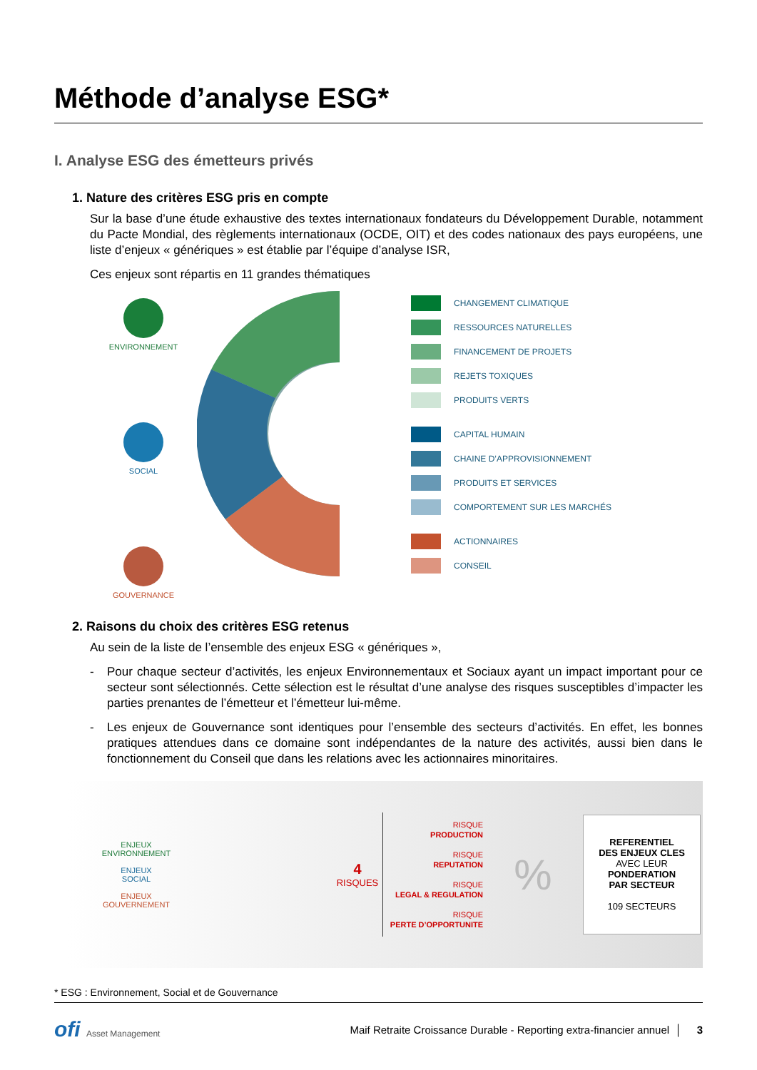Méthode d’analyse ESG*
I. Analyse ESG des émetteurs privés
1. Nature des critères ESG pris en compte
Sur la base d’une étude exhaustive des textes internationaux fondateurs du Développement Durable, notamment du Pacte Mondial, des règlements internationaux (OCDE, OIT) et des codes nationaux des pays européens, une liste d’enjeux « génériques » est établie par l’équipe d’analyse ISR,
Ces enjeux sont répartis en 11 grandes thématiques
ENVIRONNEMENT
SOCIAL
GOUVERNANCE
CHANGEMENT CLIMATIQUE
RESSOURCES NATURELLES
FINANCEMENT DE PROJETS
REJETS TOXIQUES
PRODUITS VERTS
CAPITAL HUMAIN
CHAINE D’APPROVISIONNEMENT
PRODUITS ET SERVICES
COMPORTEMENT SUR LES MARCHÉS
ACTIONNAIRES
CONSEIL
2. Raisons du choix des critères ESG retenus
Au sein de la liste de l’ensemble des enjeux ESG « génériques »,
- Pour chaque secteur d’activités, les enjeux Environnementaux et Sociaux ayant un impact important pour ce secteur sont sélectionnés. Cette sélection est le résultat d’une analyse des risques susceptibles d’impacter les parties prenantes de l’émetteur et l’émetteur lui-même.
- Les enjeux de Gouvernance sont identiques pour l’ensemble des secteurs d’activités. En effet, les bonnes pratiques attendues dans ce domaine sont indépendantes de la nature des activités, aussi bien dans le fonctionnement du Conseil que dans les relations avec les actionnaires minoritaires.
ENJEUX
ENVIRONNEMENT
ENJEUX
SOCIAL
ENJEUX
GOUVERNEMENT
4
RISQUES
RISQUE
PRODUCTION
RISQUE
REPUTATION
RISQUE
LEGAL & REGULATION
RISQUE
PERTE D’OPPORTUNITE
%
REFERENTIEL
DES ENJEUX CLES
AVEC LEUR
PONDERATION
PAR SECTEUR
109 SECTEURS
* ESG : Environnement, Social et de Gouvernance
ofi Asset Management
Maif Retraite Croissance Durable - Reporting extra-financier annuel │ 3